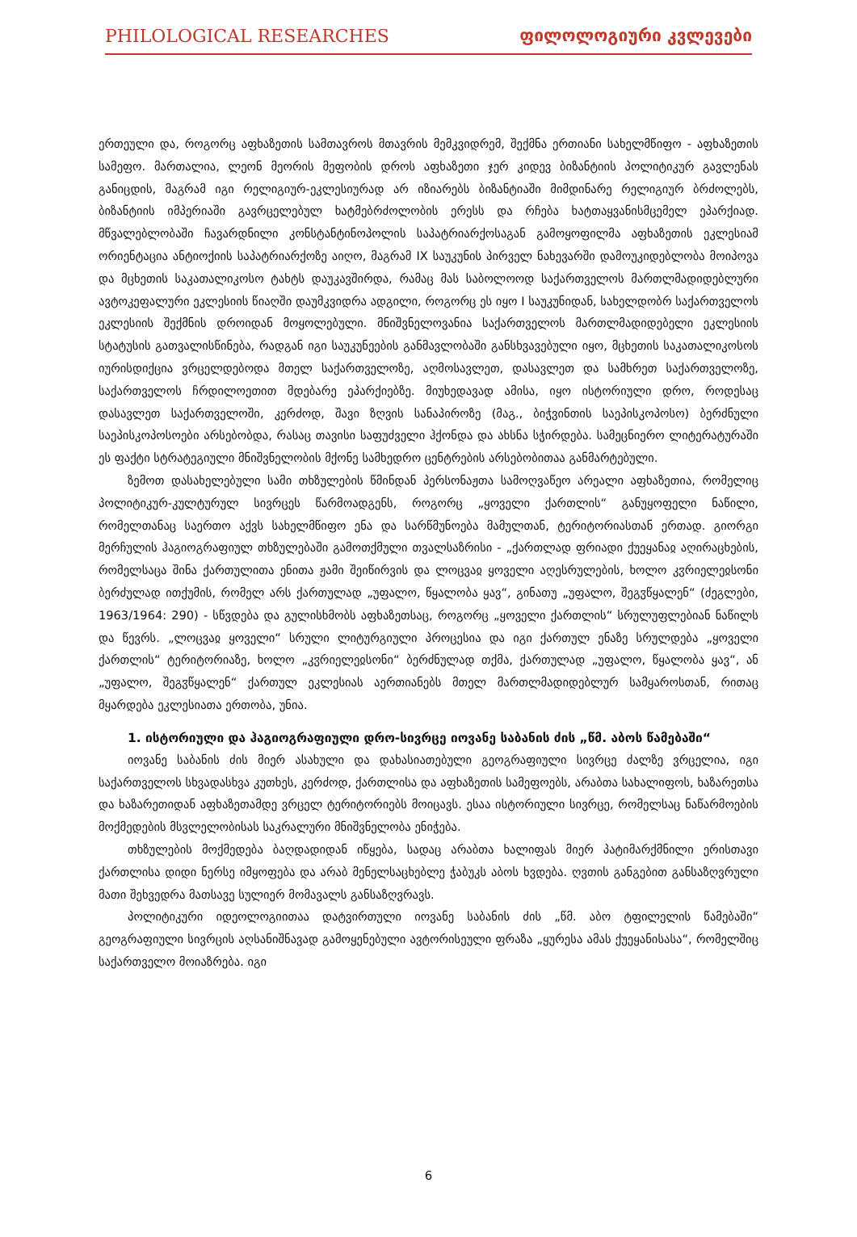PHILOLOGICAL RESEARCHES ფილოლოგიური კვლევები
ერთეული და, როგორც აფხაზეთის სამთავროს მთავრის მემკვიდრემ, შექმნა ერთიანი სახელმწიფო - აფხაზეთის სამეფო. მართალია, ლეონ მეორის მეფობის დროს აფხაზეთი ჯერ კიდევ ბიზანტიის პოლიტიკურ გავლენას განიცდის, მაგრამ იგი რელიგიურ-ეკლესიურად არ იზიარებს ბიზანტიაში მიმდინარე რელიგიურ ბრძოლებს, ბიზანტიის იმპერიაში გავრცელებულ ხატმებრძოლობის ერესს და რჩება ხატთაყვანისმცემელ ეპარქიად. მწვალებლობაში ჩავარდნილი კონსტანტინოპოლის საპატრიარქოსაგან გამოყოფილმა აფხაზეთის ეკლესიამ ორიენტაცია ანტიოქიის საპატრიარქოზე აიღო, მაგრამ IX საუკუნის პირველ ნახევარში დამოუკიდებლობა მოიპოვა და მცხეთის საკათალიკოსო ტახტს დაუკავშირდა, რამაც მას საბოლოოდ საქართველოს მართლმადიდებლური ავტოკეფალური ეკლესიის წიაღში დაუმკვიდრა ადგილი, როგორც ეს იყო I საუკუნიდან, სახელდობრ საქართველოს ეკლესიის შექმნის დროიდან მოყოლებული. მნიშვნელოვანია საქართველოს მართლმადიდებელი ეკლესიის სტატუსის გათვალისწინება, რადგან იგი საუკუნეების განმავლობაში განსხვავებული იყო, მცხეთის საკათალიკოსოს იურისდიქცია ვრცელდებოდა მთელ საქართველოზე, აღმოსავლეთ, დასავლეთ და სამხრეთ საქართველოზე, საქართველოს ჩრდილოეთით მდებარე ეპარქიებზე. მიუხედავად ამისა, იყო ისტორიული დრო, როდესაც დასავლეთ საქართველოში, კერძოდ, შავი ზღვის სანაპიროზე (მაგ., ბიჭვინთის საეპისკოპოსო) ბერძნული საეპისკოპოსოები არსებობდა, რასაც თავისი საფუძველი ჰქონდა და ახსნა სჭირდება. სამეცნიერო ლიტერატურაში ეს ფაქტი სტრატეგიული მნიშვნელობის მქონე სამხედრო ცენტრების არსებობითაა განმარტებული.
ზემოთ დასახელებული სამი თხზულების წმინდან პერსონაჟთა სამოღვაწეო არეალი აფხაზეთია, რომელიც პოლიტიკურ-კულტურულ სივრცეს წარმოადგენს, როგორც „ყოველი ქართლის“ განუყოფელი ნაწილი, რომელთანაც საერთო აქვს სახელმწიფო ენა და სარწმუნოება მამულთან, ტერიტორიასთან ერთად. გიორგი მერჩულის ჰაგიოგრაფიულ თხზულებაში გამოთქმული თვალსაზრისი - „ქართლად ფრიადი ქუეყანაჲ აღირაცხების, რომელსაცა შინა ქართულითა ენითა ჟამი შეიწირვის და ლოცვაჲ ყოველი აღესრულების, ხოლო კჳრიელეჲსონი ბერძულად ითქუმის, რომელ არს ქართულად „უფალო, წყალობა ყავ“, გინათუ „უფალო, შეგჳწყალენ“ (ძეგლები, 1963/1964: 290) - სწვდება და გულისხმობს აფხაზეთსაც, როგორც „ყოველი ქართლის“ სრულუფლებიან ნაწილს და წევრს. „ლოცვაჲ ყოველი“ სრული ლიტურგიული პროცესია და იგი ქართულ ენაზე სრულდება „ყოველი ქართლის“ ტერიტორიაზე, ხოლო „კჳრიელეჲსონი“ ბერძნულად თქმა, ქართულად „უფალო, წყალობა ყავ“, ან „უფალო, შეგჳწყალენ“ ქართულ ეკლესიას აერთიანებს მთელ მართლმადიდებლურ სამყაროსთან, რითაც მყარდება ეკლესიათა ერთობა, უნია.
1. ისტორიული და ჰაგიოგრაფიული დრო-სივრცე იოვანე საბანის ძის „წმ. აბოს წამებაში“
იოვანე საბანის ძის მიერ ასახული და დახასიათებული გეოგრაფიული სივრცე ძალზე ვრცელია, იგი საქართველოს სხვადასხვა კუთხეს, კერძოდ, ქართლისა და აფხაზეთის სამეფოებს, არაბთა სახალიფოს, ხაზარეთსა და ხაზარეთიდან აფხაზეთამდე ვრცელ ტერიტორიებს მოიცავს. ესაა ისტორიული სივრცე, რომელსაც ნაწარმოების მოქმედების მსვლელობისას საკრალური მნიშვნელობა ენიჭება.
თხზულების მოქმედება ბაღდადიდან იწყება, სადაც არაბთა ხალიფას მიერ პატიმარქმნილი ერისთავი ქართლისა დიდი ნერსე იმყოფება და არაბ მენელსაცხებლე ჭაბუკს აბოს ხვდება. ღვთის განგებით განსაზღვრული მათი შეხვედრა მათსავე სულიერ მომავალს განსაზღვრავს.
პოლიტიკური იდეოლოგიითაა დატვირთული იოვანე საბანის ძის „წმ. აბო ტფილელის წამებაში“ გეოგრაფიული სივრცის აღსანიშნავად გამოყენებული ავტორისეული ფრაზა „ყურესა ამას ქუეყანისასა“, რომელშიც საქართველო მოიაზრება. იგი
6